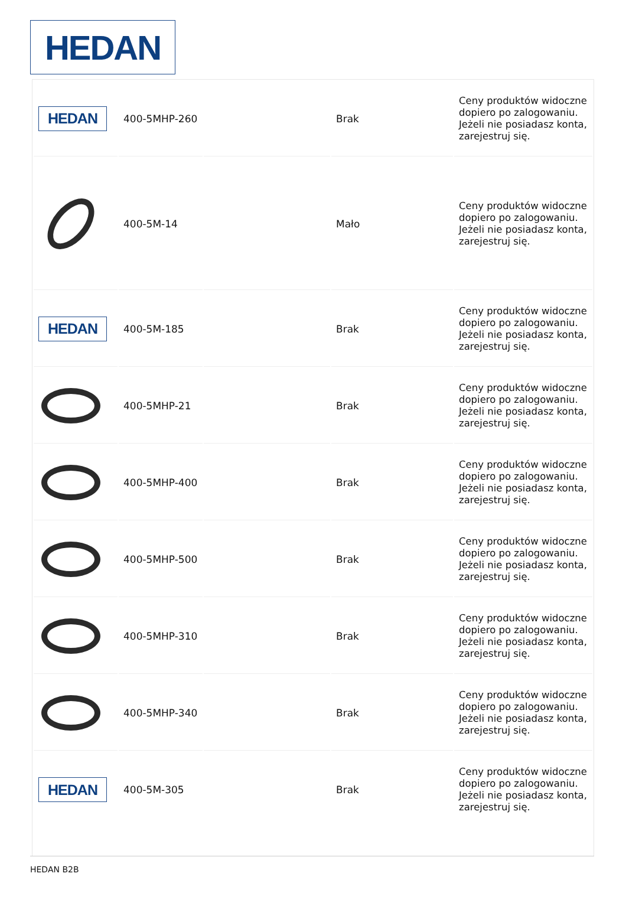HEDAN
| HEDAN | 400-5MHP-260 | | Brak | Ceny produktów widoczne dopiero po zalogowaniu. Jeżeli nie posiadasz konta, zarejestruj się. |
| | 400-5M-14 | | Mało | Ceny produktów widoczne dopiero po zalogowaniu. Jeżeli nie posiadasz konta, zarejestruj się. |
| HEDAN | 400-5M-185 | | Brak | Ceny produktów widoczne dopiero po zalogowaniu. Jeżeli nie posiadasz konta, zarejestruj się. |
| | 400-5MHP-21 | | Brak | Ceny produktów widoczne dopiero po zalogowaniu. Jeżeli nie posiadasz konta, zarejestruj się. |
| | 400-5MHP-400 | | Brak | Ceny produktów widoczne dopiero po zalogowaniu. Jeżeli nie posiadasz konta, zarejestruj się. |
| | 400-5MHP-500 | | Brak | Ceny produktów widoczne dopiero po zalogowaniu. Jeżeli nie posiadasz konta, zarejestruj się. |
| | 400-5MHP-310 | | Brak | Ceny produktów widoczne dopiero po zalogowaniu. Jeżeli nie posiadasz konta, zarejestruj się. |
| | 400-5MHP-340 | | Brak | Ceny produktów widoczne dopiero po zalogowaniu. Jeżeli nie posiadasz konta, zarejestruj się. |
| HEDAN | 400-5M-305 | | Brak | Ceny produktów widoczne dopiero po zalogowaniu. Jeżeli nie posiadasz konta, zarejestruj się. |
HEDAN B2B